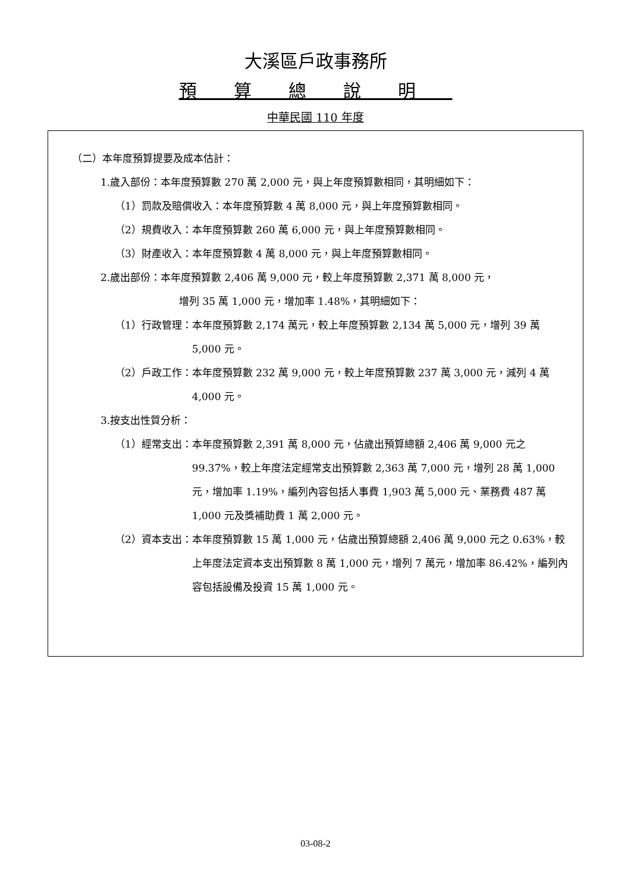大溪區戶政事務所
預算總說明
中華民國 110 年度
（二）本年度預算提要及成本估計：
1.歲入部份：本年度預算數 270 萬 2,000 元，與上年度預算數相同，其明細如下：
（1）罰款及賠償收入：本年度預算數 4 萬 8,000 元，與上年度預算數相同。
（2）規費收入：本年度預算數 260 萬 6,000 元，與上年度預算數相同。
（3）財產收入：本年度預算數 4 萬 8,000 元，與上年度預算數相同。
2.歲出部份：本年度預算數 2,406 萬 9,000 元，較上年度預算數 2,371 萬 8,000 元，
增列 35 萬 1,000 元，增加率 1.48%，其明細如下：
（1）行政管理： 本年度預算數 2,174 萬元，較上年度預算數 2,134 萬 5,000 元，增列 39 萬 5,000 元。
（2）戶政工作： 本年度預算數 232 萬 9,000 元，較上年度預算數 237 萬 3,000 元，減列 4 萬 4,000 元。
3.按支出性質分析：
（1）經常支出： 本年度預算數 2,391 萬 8,000 元，佔歲出預算總額 2,406 萬 9,000 元之 99.37%，較上年度法定經常支出預算數 2,363 萬 7,000 元，增列 28 萬 1,000 元，增加率 1.19%，編列內容包括人事費 1,903 萬 5,000 元、業務費 487 萬 1,000 元及獎補助費 1 萬 2,000 元。
（2）資本支出： 本年度預算數 15 萬 1,000 元，佔歲出預算總額 2,406 萬 9,000 元之 0.63%，較上年度法定資本支出預算數 8 萬 1,000 元，增列 7 萬元，增加率 86.42%，編列內容包括設備及投資 15 萬 1,000 元。
03-08-2